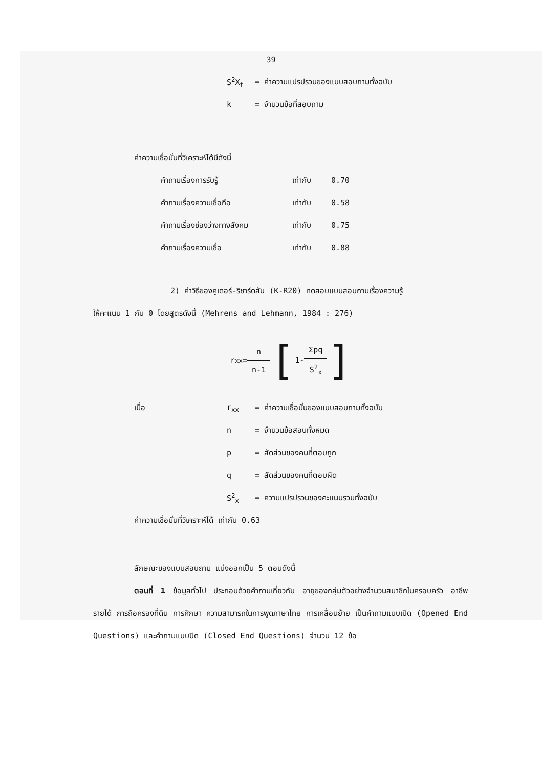39
S<sup>2</sup>X<sub>t</sub> = ค่าความแปรปรวนของแบบสอบถามทั้งฉบับ
k = จำนวนข้อที่สอบถาม
ค่าความเชื่อมั่นที่วิเคราะห์ได้มีดังนี้
คำถามเรื่องการรับรู้ เท่ากับ 0.70
คำถามเรื่องความเชื่อถือ เท่ากับ 0.58
คำถามเรื่องช่องว่างทางสังคม เท่ากับ 0.75
คำถามเรื่องความเชื่อ เท่ากับ 0.88
2) ค่าวิธีของคูเดอร์-ริชาร์ดสัน (K-R20) ทดสอบแบบสอบถามเรื่องความรู้
ให้คะแนน 1 กับ 0 โดยสูตรดังนี้ (Mehrens and Lehmann, 1984 : 276)
r<sub>xx</sub> = n n-1 [ 1- Σpq S<sup>2</sup><sub>x</sub>]
เมื่อ r<sub>xx</sub> = ค่าความเชื่อมั่นของแบบสอบถามทั้งฉบับ
n = จำนวนข้อสอบทั้งหมด
p = สัดส่วนของคนที่ตอบถูก
q = สัดส่วนของคนที่ตอบผิด
S<sup>2</sup><sub>x</sub> = ความแปรปรวนของคะแนนรวมทั้งฉบับ
ค่าความเชื่อมั่นที่วิเคราะห์ได้ เท่ากับ 0.63
ลักษณะของแบบสอบถาม แบ่งออกเป็น 5 ตอนดังนี้
ตอนที่ 1 ข้อมูลทั่วไป ประกอบด้วยคำถามเกี่ยวกับ อายุของกลุ่มตัวอย่างจำนวนสมาชิกในครอบครัว อาชีพ รายได้ การถือครองที่ดิน การศึกษา ความสามารถในการพูดภาษาไทย การเคลื่อนย้าย เป็นคำถามแบบเปิด (Opened End Questions) และคำถามแบบปิด (Closed End Questions) จำนวน 12 ข้อ